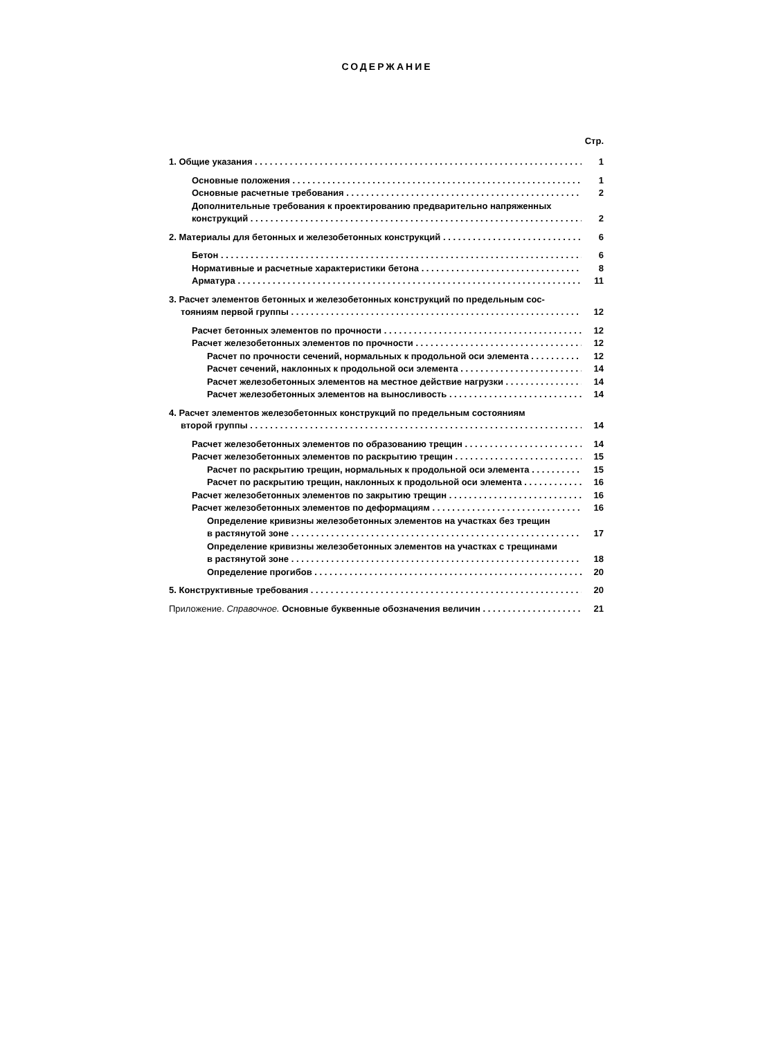СОДЕРЖАНИЕ
Стр.
1. Общие указания 1
Основные положения 1
Основные расчетные требования 2
Дополнительные требования к проектированию предварительно напряженных
конструкций 2
2. Материалы для бетонных и железобетонных конструкций 6
Бетон 6
Нормативные и расчетные характеристики бетона 8
Арматура 11
3. Расчет элементов бетонных и железобетонных конструкций по предельным сос-
тояниям первой группы 12
Расчет бетонных элементов по прочности 12
Расчет железобетонных элементов по прочности 12
Расчет по прочности сечений, нормальных к продольной оси элемента 12
Расчет сечений, наклонных к продольной оси элемента 14
Расчет железобетонных элементов на местное действие нагрузки 14
Расчет железобетонных элементов на выносливость 14
4. Расчет элементов железобетонных конструкций по предельным состояниям
второй группы 14
Расчет железобетонных элементов по образованию трещин 14
Расчет железобетонных элементов по раскрытию трещин 15
Расчет по раскрытию трещин, нормальных к продольной оси элемента 15
Расчет по раскрытию трещин, наклонных к продольной оси элемента 16
Расчет железобетонных элементов по закрытию трещин 16
Расчет железобетонных элементов по деформациям 16
Определение кривизны железобетонных элементов на участках без трещин
в растянутой зоне 17
Определение кривизны железобетонных элементов на участках с трещинами
в растянутой зоне 18
Определение прогибов 20
5. Конструктивные требования 20
Приложение. Справочное. Основные буквенные обозначения величин 21